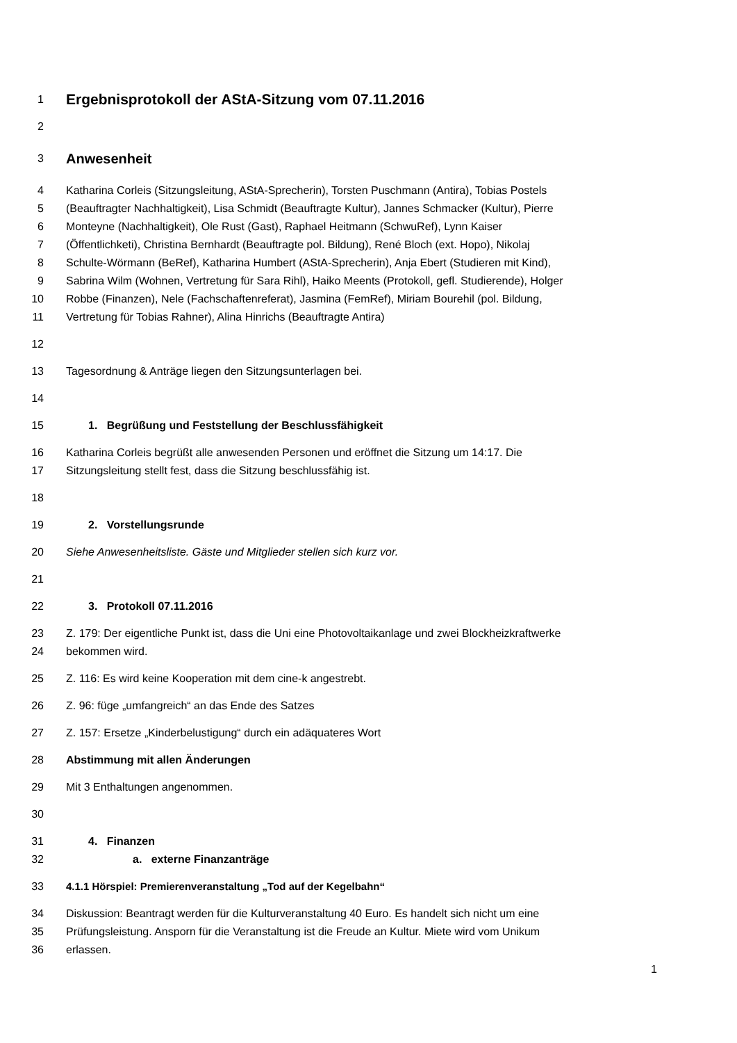1 Ergebnisprotokoll der AStA-Sitzung vom 07.11.2016
2
3 Anwesenheit
4 Katharina Corleis (Sitzungsleitung, AStA-Sprecherin), Torsten Puschmann (Antira), Tobias Postels
5 (Beauftragter Nachhaltigkeit), Lisa Schmidt (Beauftragte Kultur), Jannes Schmacker (Kultur), Pierre
6 Monteyne (Nachhaltigkeit), Ole Rust (Gast), Raphael Heitmann (SchwuRef), Lynn Kaiser
7 (Öffentlichketi), Christina Bernhardt (Beauftragte pol. Bildung), René Bloch (ext. Hopo), Nikolaj
8 Schulte-Wörmann (BeRef), Katharina Humbert (AStA-Sprecherin), Anja Ebert (Studieren mit Kind),
9 Sabrina Wilm (Wohnen, Vertretung für Sara Rihl), Haiko Meents (Protokoll, gefl. Studierende), Holger
10 Robbe (Finanzen), Nele (Fachschaftenreferat), Jasmina (FemRef), Miriam Bourehil (pol. Bildung,
11 Vertretung für Tobias Rahner), Alina Hinrichs (Beauftragte Antira)
12
13 Tagesordnung & Anträge liegen den Sitzungsunterlagen bei.
14
15 1. Begrüßung und Feststellung der Beschlussfähigkeit
16 Katharina Corleis begrüßt alle anwesenden Personen und eröffnet die Sitzung um 14:17. Die
17 Sitzungsleitung stellt fest, dass die Sitzung beschlussfähig ist.
18
19 2. Vorstellungsrunde
20 Siehe Anwesenheitsliste. Gäste und Mitglieder stellen sich kurz vor.
21
22 3. Protokoll 07.11.2016
23 Z. 179: Der eigentliche Punkt ist, dass die Uni eine Photovoltaikanlage und zwei Blockheizkraftwerke
24 bekommen wird.
25 Z. 116: Es wird keine Kooperation mit dem cine-k angestrebt.
26 Z. 96: füge „umfangreich“ an das Ende des Satzes
27 Z. 157: Ersetze „Kinderbelustigung“ durch ein adäquateres Wort
28 Abstimmung mit allen Änderungen
29 Mit 3 Enthaltungen angenommen.
30
31 4. Finanzen
32 a. externe Finanzanträge
33 4.1.1 Hörspiel: Premierenveranstaltung „Tod auf der Kegelbahn“
34 Diskussion: Beantragt werden für die Kulturveranstaltung 40 Euro. Es handelt sich nicht um eine
35 Prüfungsleistung. Ansporn für die Veranstaltung ist die Freude an Kultur. Miete wird vom Unikum
36 erlassen.
1